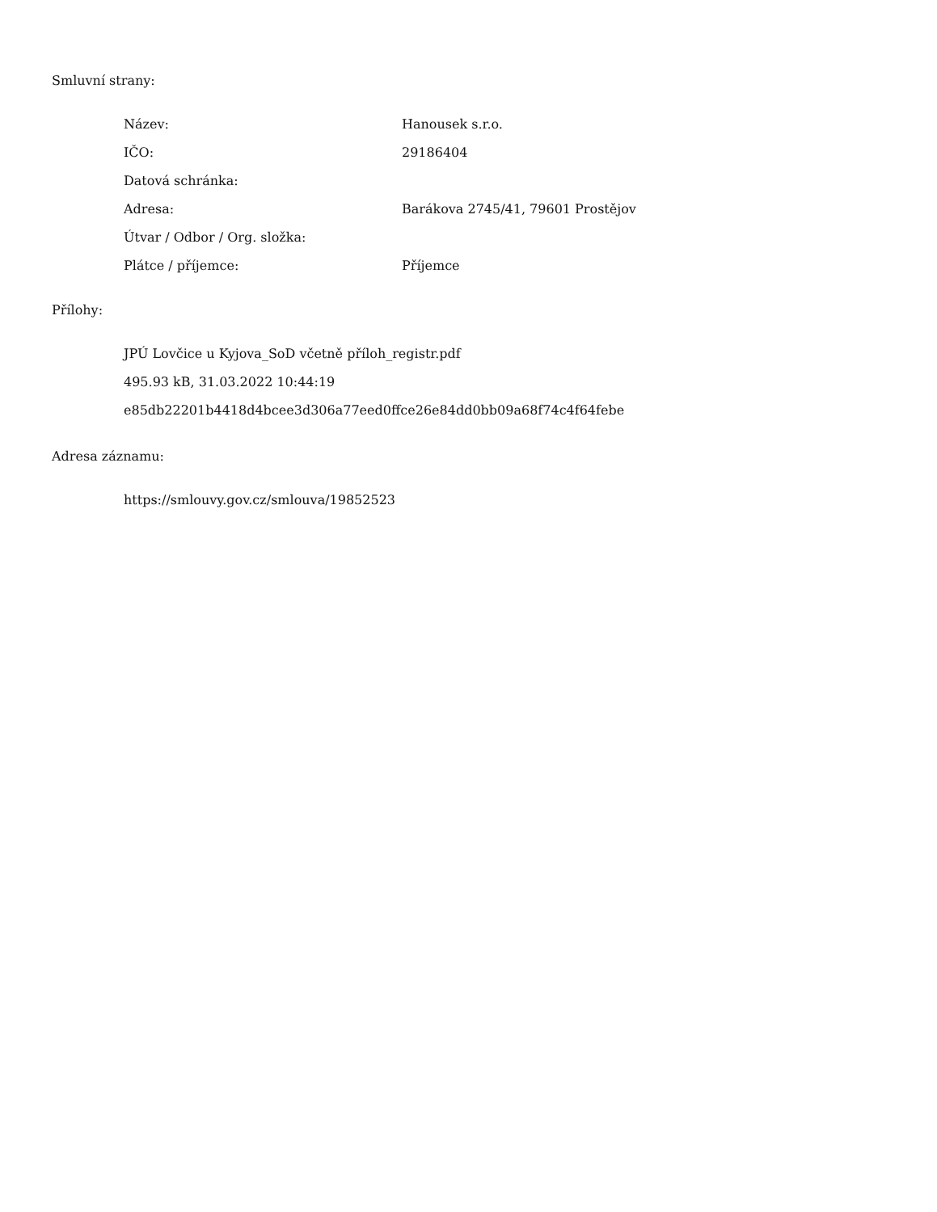Smluvní strany:
| Název: | Hanousek s.r.o. |
| IČO: | 29186404 |
| Datová schránka: | |
| Adresa: | Barákova 2745/41, 79601 Prostějov |
| Útvar / Odbor / Org. složka: | |
| Plátce / příjemce: | Příjemce |
Přílohy:
JPÚ Lovčice u Kyjova_SoD včetně příloh_registr.pdf
495.93 kB, 31.03.2022 10:44:19
e85db22201b4418d4bcee3d306a77eed0ffce26e84dd0bb09a68f74c4f64febe
Adresa záznamu:
https://smlouvy.gov.cz/smlouva/19852523